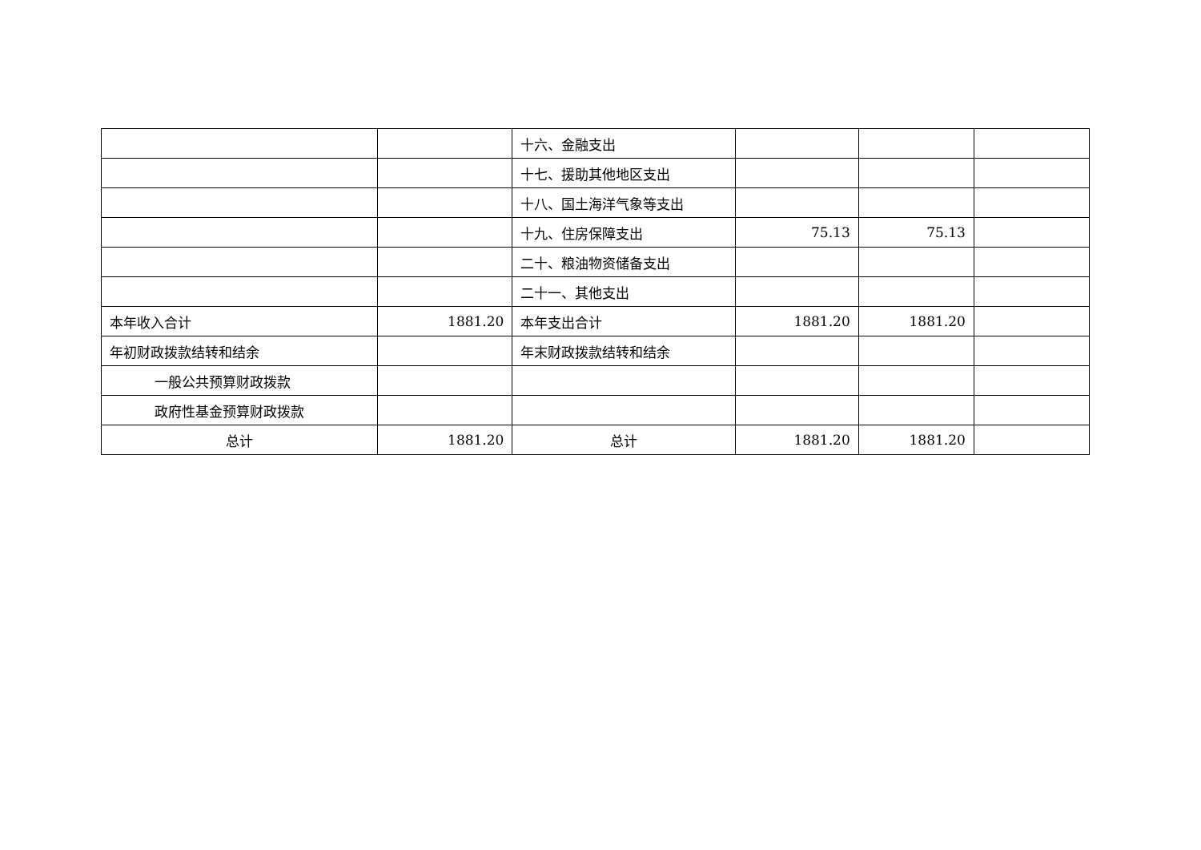| | | 十六、金融支出 | | | |
| | | 十七、援助其他地区支出 | | | |
| | | 十八、国土海洋气象等支出 | | | |
| | | 十九、住房保障支出 | 75.13 | 75.13 | |
| | | 二十、粮油物资储备支出 | | | |
| | | 二十一、其他支出 | | | |
| 本年收入合计 | 1881.20 | 本年支出合计 | 1881.20 | 1881.20 | |
| 年初财政拨款结转和结余 | | 年末财政拨款结转和结余 | | | |
| 一般公共预算财政拨款 | | | | | |
| 政府性基金预算财政拨款 | | | | | |
| 总计 | 1881.20 | 总计 | 1881.20 | 1881.20 | |